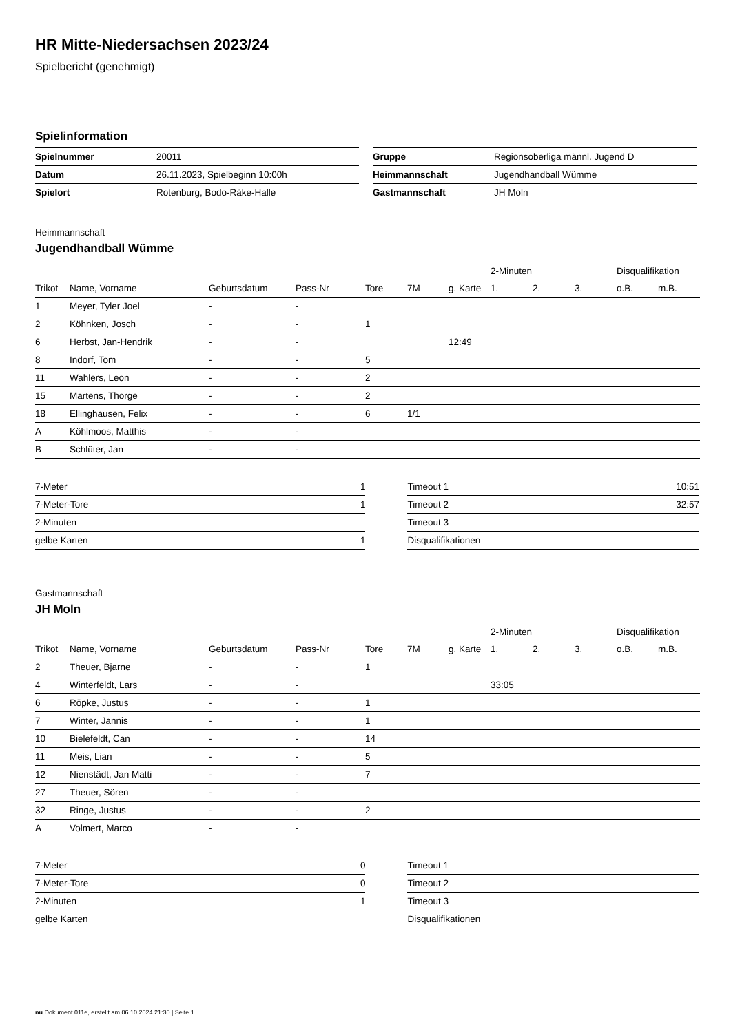HR Mitte-Niedersachsen 2023/24
Spielbericht (genehmigt)
Spielinformation
| Spielnummer | 20011 |
| Datum | 26.11.2023, Spielbeginn 10:00h |
| Spielort | Rotenburg, Bodo-Räke-Halle |
| Gruppe | Regionsoberliga männl. Jugend D |
| Heimmannschaft | Jugendhandball Wümme |
| Gastmannschaft | JH Moln |
Heimmannschaft
Jugendhandball Wümme
| | | | | | | | 2-Minuten | | | Disqualifikation | |
| --- | --- | --- | --- | --- | --- | --- | --- | --- | --- | --- | --- |
| Trikot | Name, Vorname | Geburtsdatum | Pass-Nr | Tore | 7M | g. Karte | 1. | 2. | 3. | o.B. | m.B. |
| 1 | Meyer, Tyler Joel | - | - | | | | | | | | |
| 2 | Köhnken, Josch | - | - | 1 | | | | | | | |
| 6 | Herbst, Jan-Hendrik | - | - | | | 12:49 | | | | | |
| 8 | Indorf, Tom | - | - | 5 | | | | | | | |
| 11 | Wahlers, Leon | - | - | 2 | | | | | | | |
| 15 | Martens, Thorge | - | - | 2 | | | | | | | |
| 18 | Ellinghausen, Felix | - | - | 6 | 1/1 | | | | | | |
| A | Köhlmoos, Matthis | - | - | | | | | | | | |
| B | Schlüter, Jan | - | - | | | | | | | | |
| 7-Meter | 1 |
| 7-Meter-Tore | 1 |
| 2-Minuten | |
| gelbe Karten | 1 |
| Timeout 1 | 10:51 |
| Timeout 2 | 32:57 |
| Timeout 3 | |
| Disqualifikationen | |
Gastmannschaft
JH Moln
| | | | | | | | 2-Minuten | | | Disqualifikation | |
| --- | --- | --- | --- | --- | --- | --- | --- | --- | --- | --- | --- |
| Trikot | Name, Vorname | Geburtsdatum | Pass-Nr | Tore | 7M | g. Karte | 1. | 2. | 3. | o.B. | m.B. |
| 2 | Theuer, Bjarne | - | - | 1 | | | | | | | |
| 4 | Winterfeldt, Lars | - | - | | | | 33:05 | | | | |
| 6 | Röpke, Justus | - | - | 1 | | | | | | | |
| 7 | Winter, Jannis | - | - | 1 | | | | | | | |
| 10 | Bielefeldt, Can | - | - | 14 | | | | | | | |
| 11 | Meis, Lian | - | - | 5 | | | | | | | |
| 12 | Nienstädt, Jan Matti | - | - | 7 | | | | | | | |
| 27 | Theuer, Sören | - | - | | | | | | | | |
| 32 | Ringe, Justus | - | - | 2 | | | | | | | |
| A | Volmert, Marco | - | - | | | | | | | | |
| 7-Meter | 0 |
| 7-Meter-Tore | 0 |
| 2-Minuten | 1 |
| gelbe Karten | |
| Timeout 1 | |
| Timeout 2 | |
| Timeout 3 | |
| Disqualifikationen | |
nu.Dokument 011e, erstellt am 06.10.2024 21:30 | Seite 1